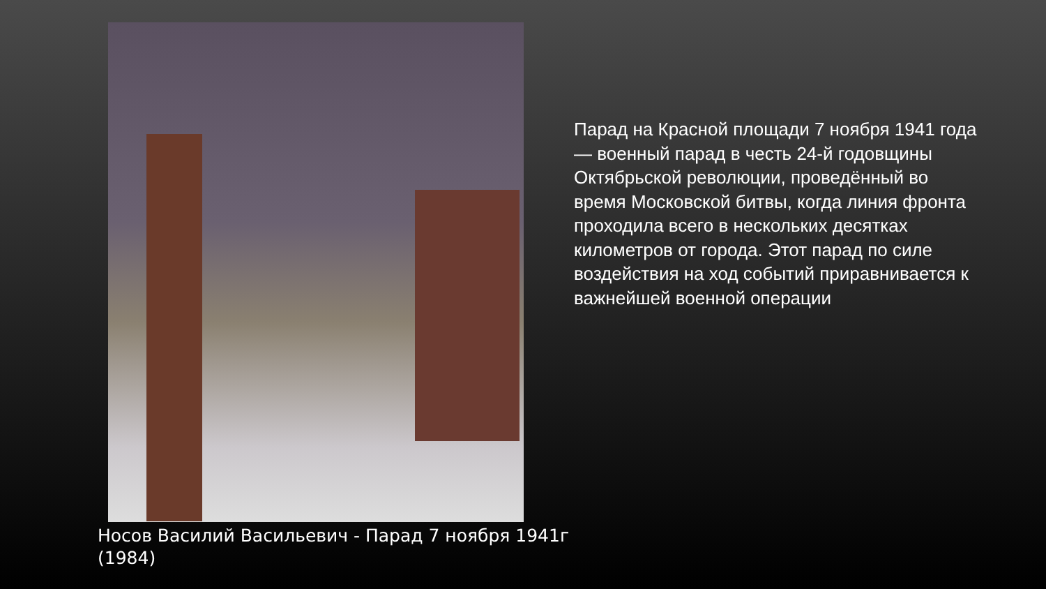Носов Василий Васильевич - Парад 7 ноября 1941г (1984)
Парад на Красной площади 7 ноября 1941 года — военный парад в честь 24-й годовщины Октябрьской революции, проведённый во время Московской битвы, когда линия фронта проходила всего в нескольких десятках километров от города. Этот парад по силе воздействия на ход событий приравнивается к важнейшей военной операции